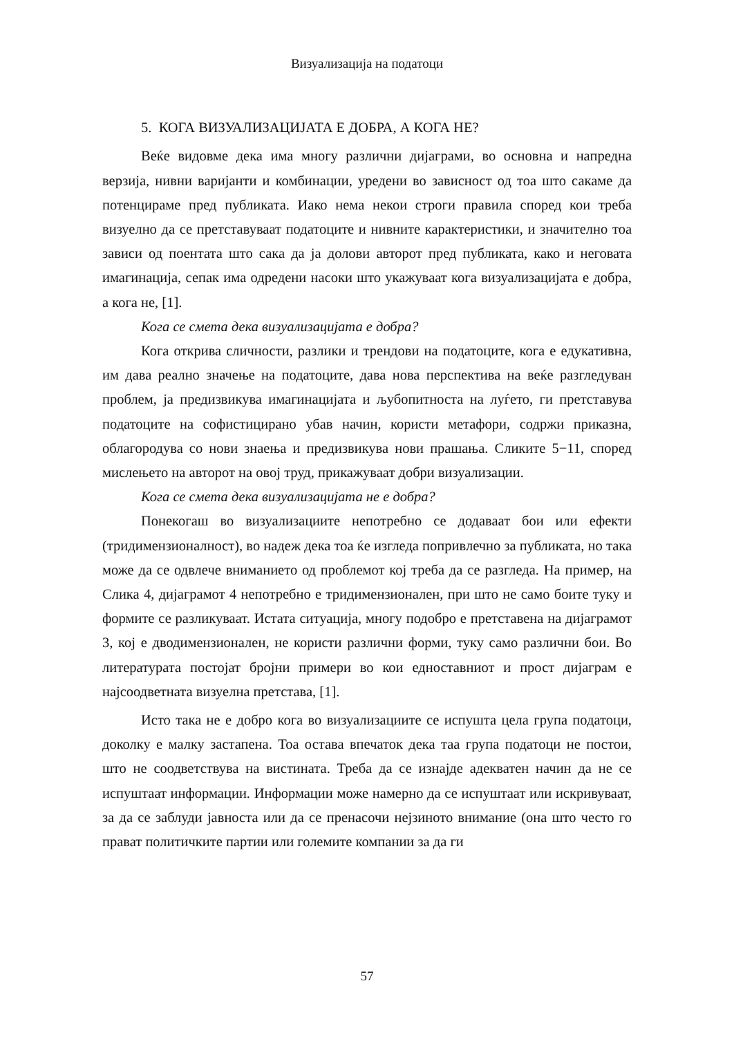Визуализација на податоци
5. КОГА ВИЗУАЛИЗАЦИЈАТА Е ДОБРА, А КОГА НЕ?
Веќе видовме дека има многу различни дијаграми, во основна и напредна верзија, нивни варијанти и комбинации, уредени во зависност од тоа што сакаме да потенцираме пред публиката. Иако нема некои строги правила според кои треба визуелно да се претставуваат податоците и нивните карактеристики, и значително тоа зависи од поентата што сака да ја долови авторот пред публиката, како и неговата имагинација, сепак има одредени насоки што укажуваат кога визуализацијата е добра, а кога не, [1].
Кога се смета дека визуализацијата е добра?
Кога открива сличности, разлики и трендови на податоците, кога е едукативна, им дава реално значење на податоците, дава нова перспектива на веќе разгледуван проблем, ја предизвикува имагинацијата и љубопитноста на луѓето, ги претставува податоците на софистицирано убав начин, користи метафори, содржи приказна, облагородува со нови знаења и предизвикува нови прашања. Сликите 5−11, според мислењето на авторот на овој труд, прикажуваат добри визуализации.
Кога се смета дека визуализацијата не е добра?
Понекогаш во визуализациите непотребно се додаваат бои или ефекти (тридимензионалност), во надеж дека тоа ќе изгледа попривлечно за публиката, но така може да се одвлече вниманието од проблемот кој треба да се разгледа. На пример, на Слика 4, дијаграмот 4 непотребно е тридимензионален, при што не само боите туку и формите се разликуваат. Истата ситуација, многу подобро е претставена на дијаграмот 3, кој е дводимензионален, не користи различни форми, туку само различни бои. Во литературата постојат бројни примери во кои едноставниот и прост дијаграм е најсоодветната визуелна претстава, [1].
Исто така не е добро кога во визуализациите се испушта цела група податоци, доколку е малку застапена. Тоа остава впечаток дека таа група податоци не постои, што не соодветствува на вистината. Треба да се изнајде адекватен начин да не се испуштаат информации. Информации може намерно да се испуштаат или искривуваат, за да се заблуди јавноста или да се пренасочи нејзиното внимание (она што често го прават политичките партии или големите компании за да ги
57